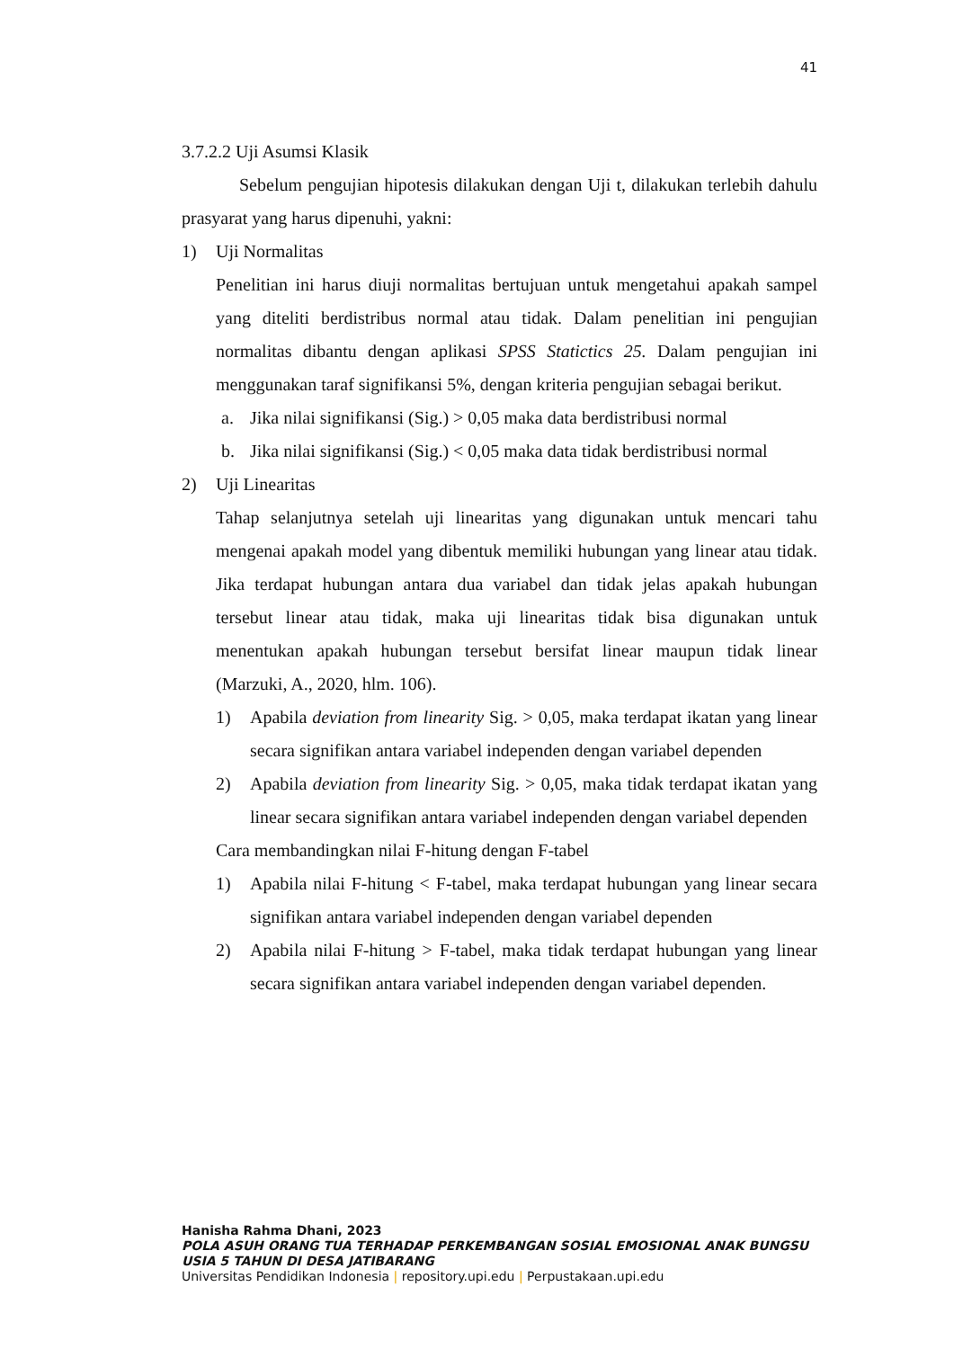41
3.7.2.2 Uji Asumsi Klasik
Sebelum pengujian hipotesis dilakukan dengan Uji t, dilakukan terlebih dahulu prasyarat yang harus dipenuhi, yakni:
1) Uji Normalitas
Penelitian ini harus diuji normalitas bertujuan untuk mengetahui apakah sampel yang diteliti berdistribus normal atau tidak. Dalam penelitian ini pengujian normalitas dibantu dengan aplikasi SPSS Statictics 25. Dalam pengujian ini menggunakan taraf signifikansi 5%, dengan kriteria pengujian sebagai berikut.
a. Jika nilai signifikansi (Sig.) > 0,05 maka data berdistribusi normal
b. Jika nilai signifikansi (Sig.) < 0,05 maka data tidak berdistribusi normal
2) Uji Linearitas
Tahap selanjutnya setelah uji linearitas yang digunakan untuk mencari tahu mengenai apakah model yang dibentuk memiliki hubungan yang linear atau tidak. Jika terdapat hubungan antara dua variabel dan tidak jelas apakah hubungan tersebut linear atau tidak, maka uji linearitas tidak bisa digunakan untuk menentukan apakah hubungan tersebut bersifat linear maupun tidak linear (Marzuki, A., 2020, hlm. 106).
1) Apabila deviation from linearity Sig. > 0,05, maka terdapat ikatan yang linear secara signifikan antara variabel independen dengan variabel dependen
2) Apabila deviation from linearity Sig. > 0,05, maka tidak terdapat ikatan yang linear secara signifikan antara variabel independen dengan variabel dependen
Cara membandingkan nilai F-hitung dengan F-tabel
1) Apabila nilai F-hitung < F-tabel, maka terdapat hubungan yang linear secara signifikan antara variabel independen dengan variabel dependen
2) Apabila nilai F-hitung > F-tabel, maka tidak terdapat hubungan yang linear secara signifikan antara variabel independen dengan variabel dependen.
Hanisha Rahma Dhani, 2023
POLA ASUH ORANG TUA TERHADAP PERKEMBANGAN SOSIAL EMOSIONAL ANAK BUNGSU USIA 5 TAHUN DI DESA JATIBARANG
Universitas Pendidikan Indonesia | repository.upi.edu | Perpustakaan.upi.edu